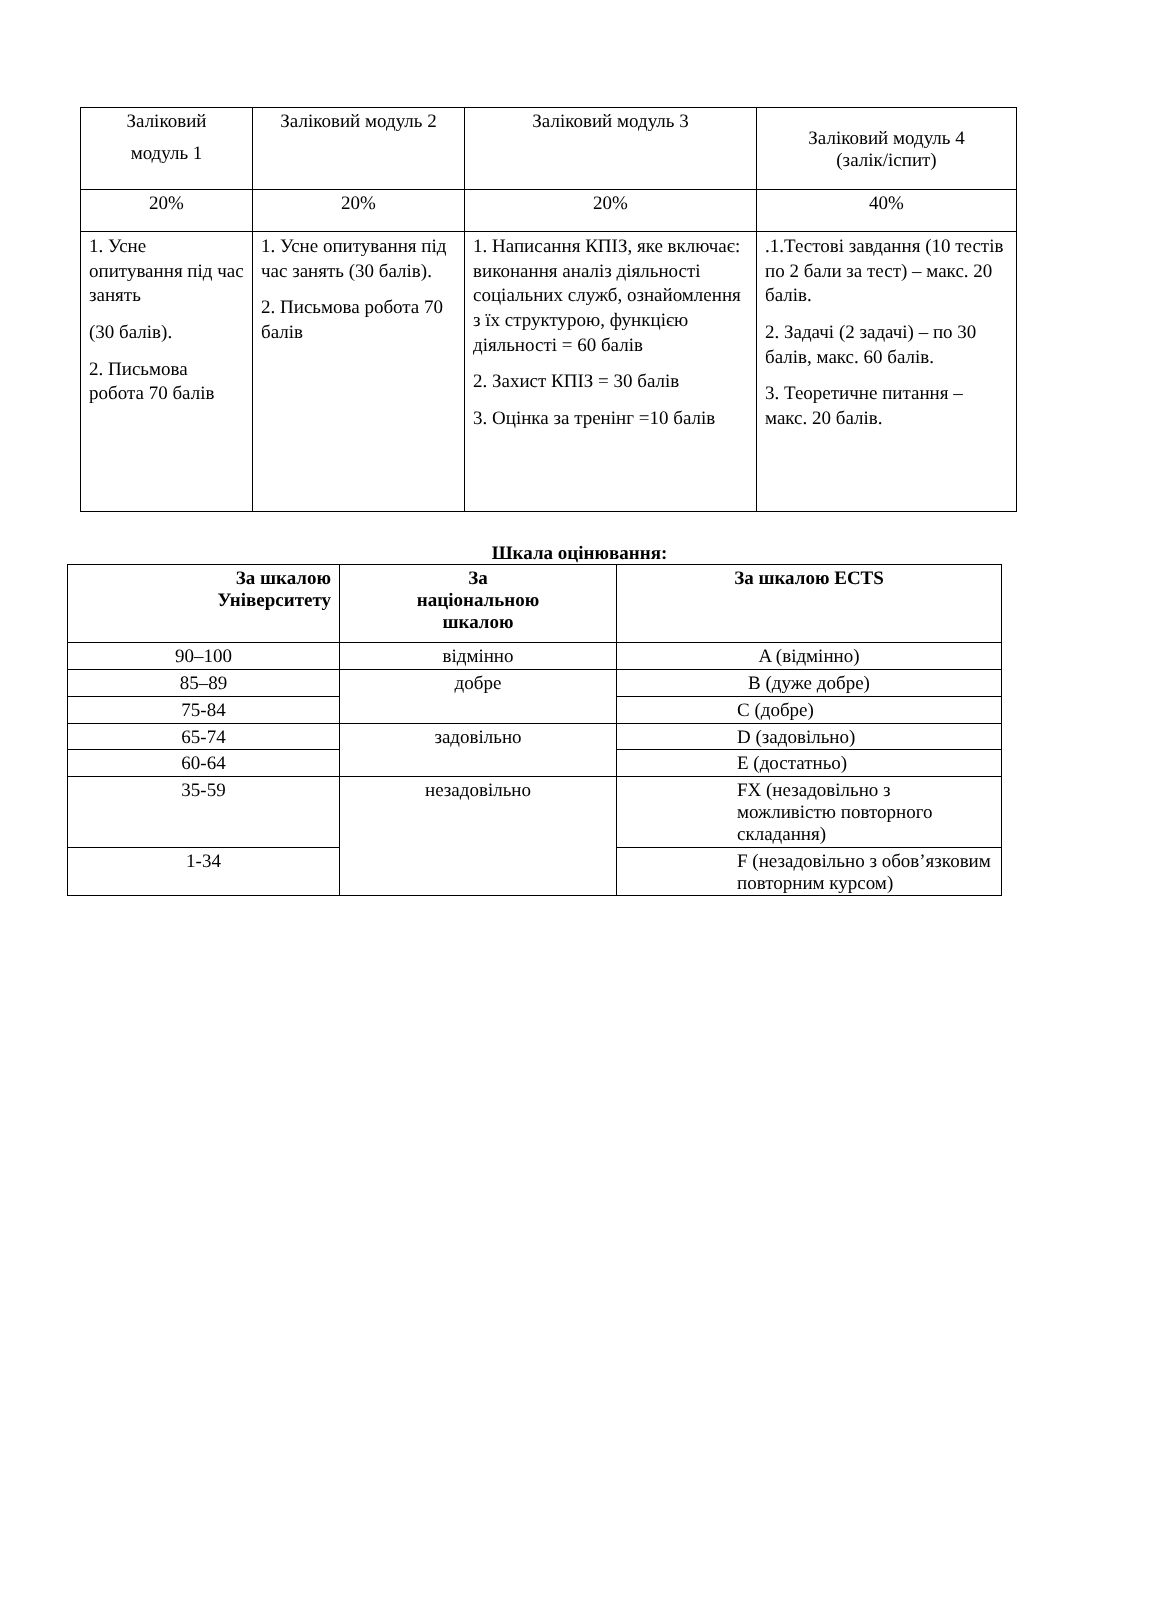| Заліковий модуль 1 | Заліковий модуль 2 | Заліковий модуль 3 | Заліковий модуль 4 (залік/іспит) |
| 20% | 20% | 20% | 40% |
| 1. Усне опитування під час занять (30 балів). 2. Письмова робота 70 балів | 1. Усне опитування під час занять (30 балів). 2. Письмова робота 70 балів | 1. Написання КПІЗ, яке включає: виконання аналіз діяльності соціальних служб, ознайомлення з їх структурою, функцією діяльності = 60 балів 2. Захист КПІЗ = 30 балів 3. Оцінка за тренінг =10 балів | .1.Тестові завдання (10 тестів по 2 бали за тест) – макс. 20 балів. 2. Задачі (2 задачі) – по 30 балів, макс. 60 балів. 3. Теоретичне питання – макс. 20 балів. |
Шкала оцінювання:
| За шкалою Університету | За національною шкалою | За шкалою ECTS |
| --- | --- | --- |
| 90–100 | відмінно | A (відмінно) |
| 85–89 | добре | B (дуже добре) |
| 75-84 | | C (добре) |
| 65-74 | задовільно | D (задовільно) |
| 60-64 | | E (достатньо) |
| 35-59 | незадовільно | FX (незадовільно з можливістю повторного складання) |
| 1-34 | | F (незадовільно з обов’язковим повторним курсом) |